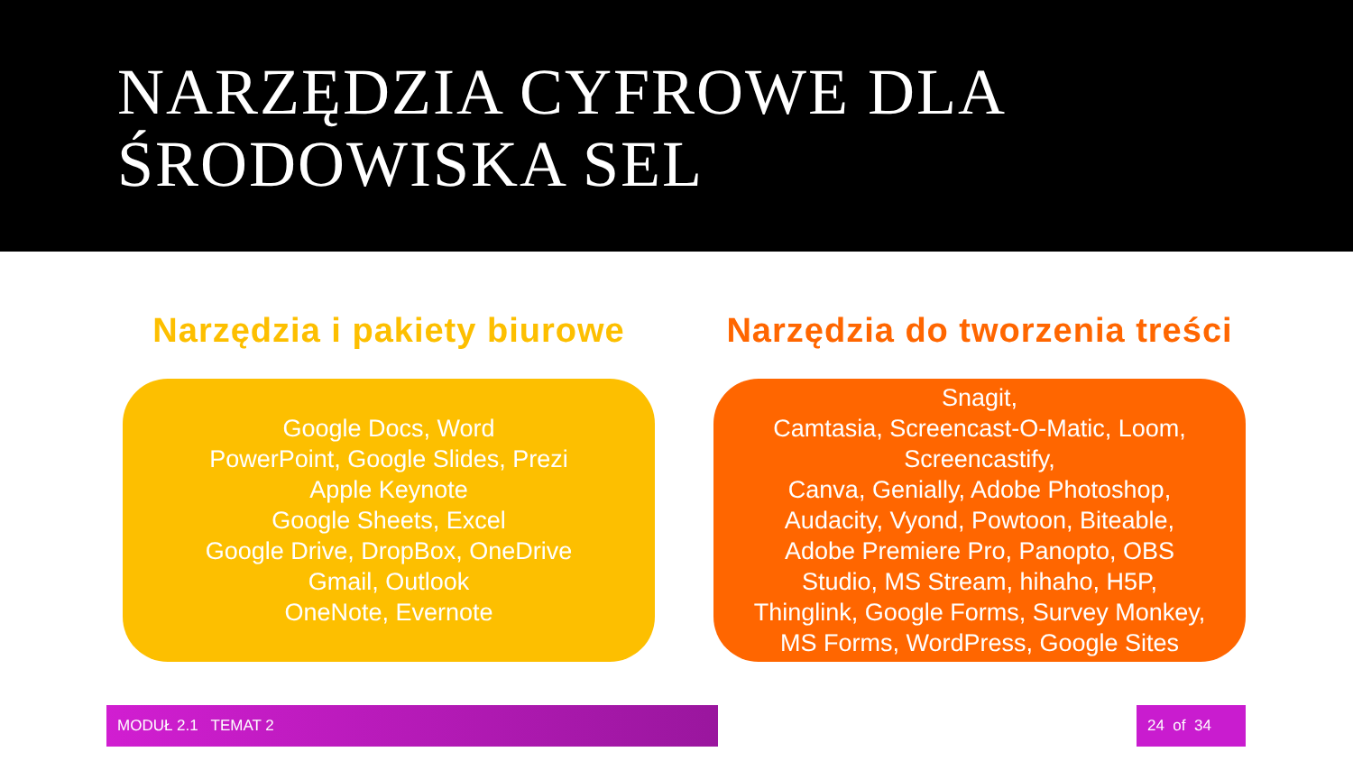NARZĘDZIA CYFROWE DLA
ŚRODOWISKA SEL
Narzędzia i pakiety biurowe
Google Docs, Word
PowerPoint, Google Slides, Prezi
Apple Keynote
Google Sheets, Excel
Google Drive, DropBox, OneDrive
Gmail, Outlook
OneNote, Evernote
Narzędzia do tworzenia treści
Snagit,
Camtasia, Screencast-O-Matic, Loom,
Screencastify,
Canva, Genially, Adobe Photoshop,
Audacity, Vyond, Powtoon, Biteable,
Adobe Premiere Pro, Panopto, OBS
Studio, MS Stream, hihaho, H5P,
Thinglink, Google Forms, Survey Monkey,
MS Forms, WordPress, Google Sites
MODUŁ 2.1 TEMAT 2 24 of 34